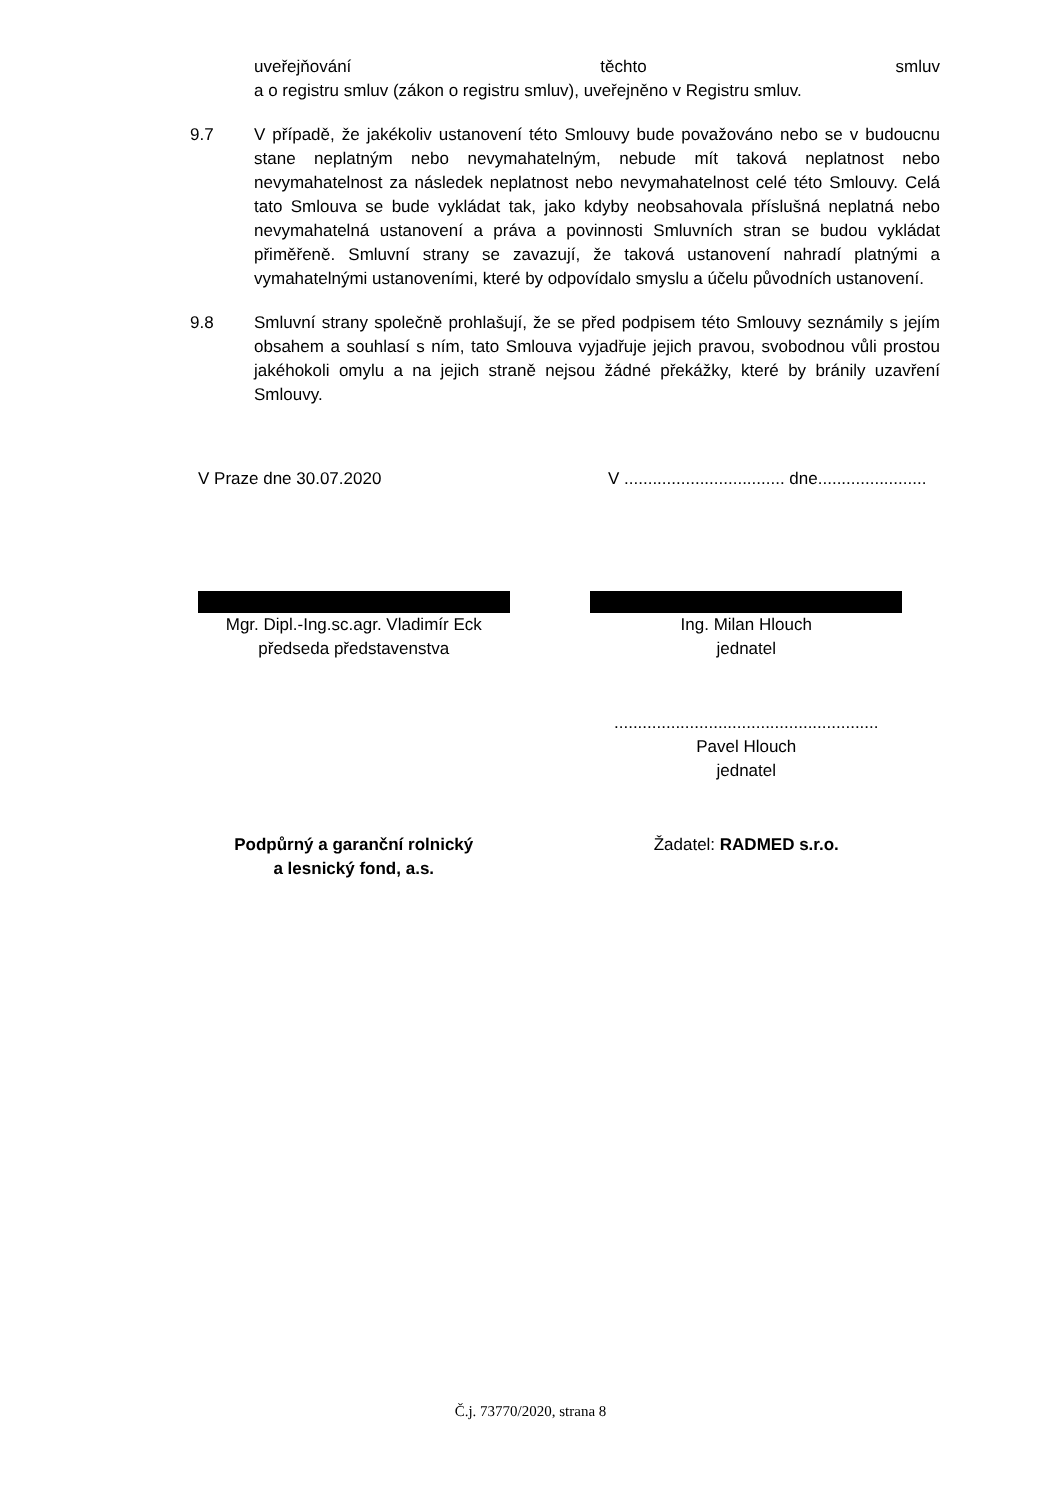uveřejňování těchto smluv
a o registru smluv (zákon o registru smluv), uveřejněno v Registru smluv.
9.7 V případě, že jakékoliv ustanovení této Smlouvy bude považováno nebo se v budoucnu stane neplatným nebo nevymahatelným, nebude mít taková neplatnost nebo nevymahatelnost za následek neplatnost nebo nevymahatelnost celé této Smlouvy. Celá tato Smlouva se bude vykládat tak, jako kdyby neobsahovala příslušná neplatná nebo nevymahatelná ustanovení a práva a povinnosti Smluvních stran se budou vykládat přiměřeně. Smluvní strany se zavazují, že taková ustanovení nahradí platnými a vymahatelnými ustanoveními, které by odpovídalo smyslu a účelu původních ustanovení.
9.8 Smluvní strany společně prohlašují, že se před podpisem této Smlouvy seznámily s jejím obsahem a souhlasí s ním, tato Smlouva vyjadřuje jejich pravou, svobodnou vůli prostou jakéhokoli omylu a na jejich straně nejsou žádné překážky, které by bránily uzavření Smlouvy.
V Praze dne 30.07.2020 V .................................. dne.......................
Mgr. Dipl.-Ing.sc.agr. Vladimír Eck
předseda představenstva
Ing. Milan Hlouch
jednatel
........................................................
Pavel Hlouch
jednatel
Podpůrný a garanční rolnický
a lesnický fond, a.s.
Žadatel: RADMED s.r.o.
Č.j. 73770/2020, strana 8